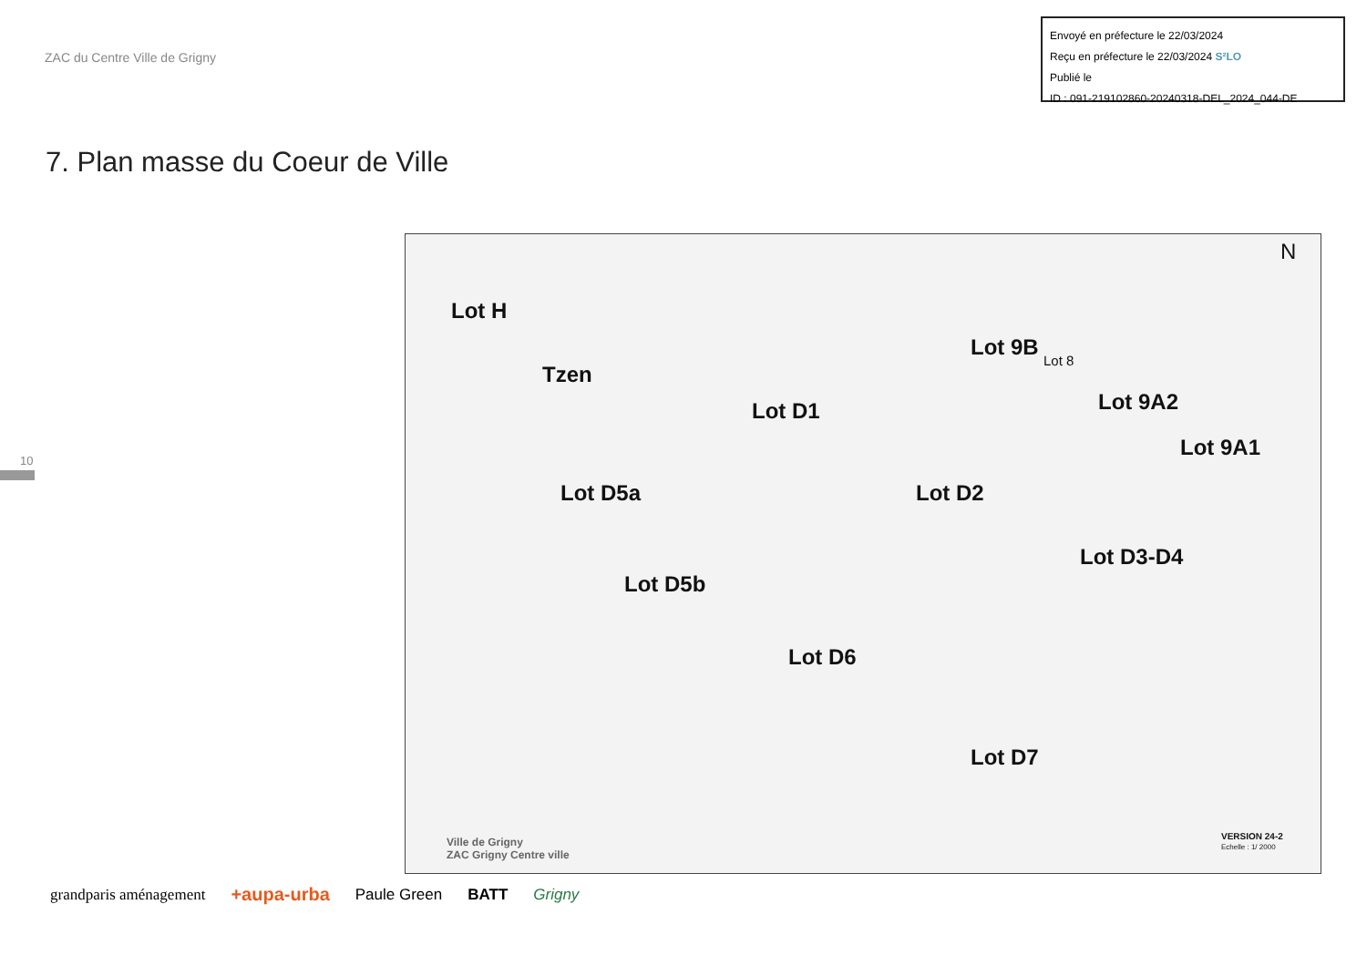ZAC du Centre Ville de Grigny
Envoyé en préfecture le 22/03/2024
Reçu en préfecture le 22/03/2024 S²LO
Publié le
ID : 091-219102860-20240318-DEL_2024_044-DE
7. Plan masse du Coeur de Ville
10
Lot H
Tzen
Lot D1
Lot 9B
Lot 8
Lot 9A2
Lot 9A1
Lot D5a Lot D2
Lot D3-D4
Lot D5b
Lot D6
Lot D7
N
Ville de Grigny
ZAC Grigny Centre ville
VERSION 24-2
Echelle : 1/ 2000
grandparis aménagement +aupa-urba Paule Green BATT Grigny